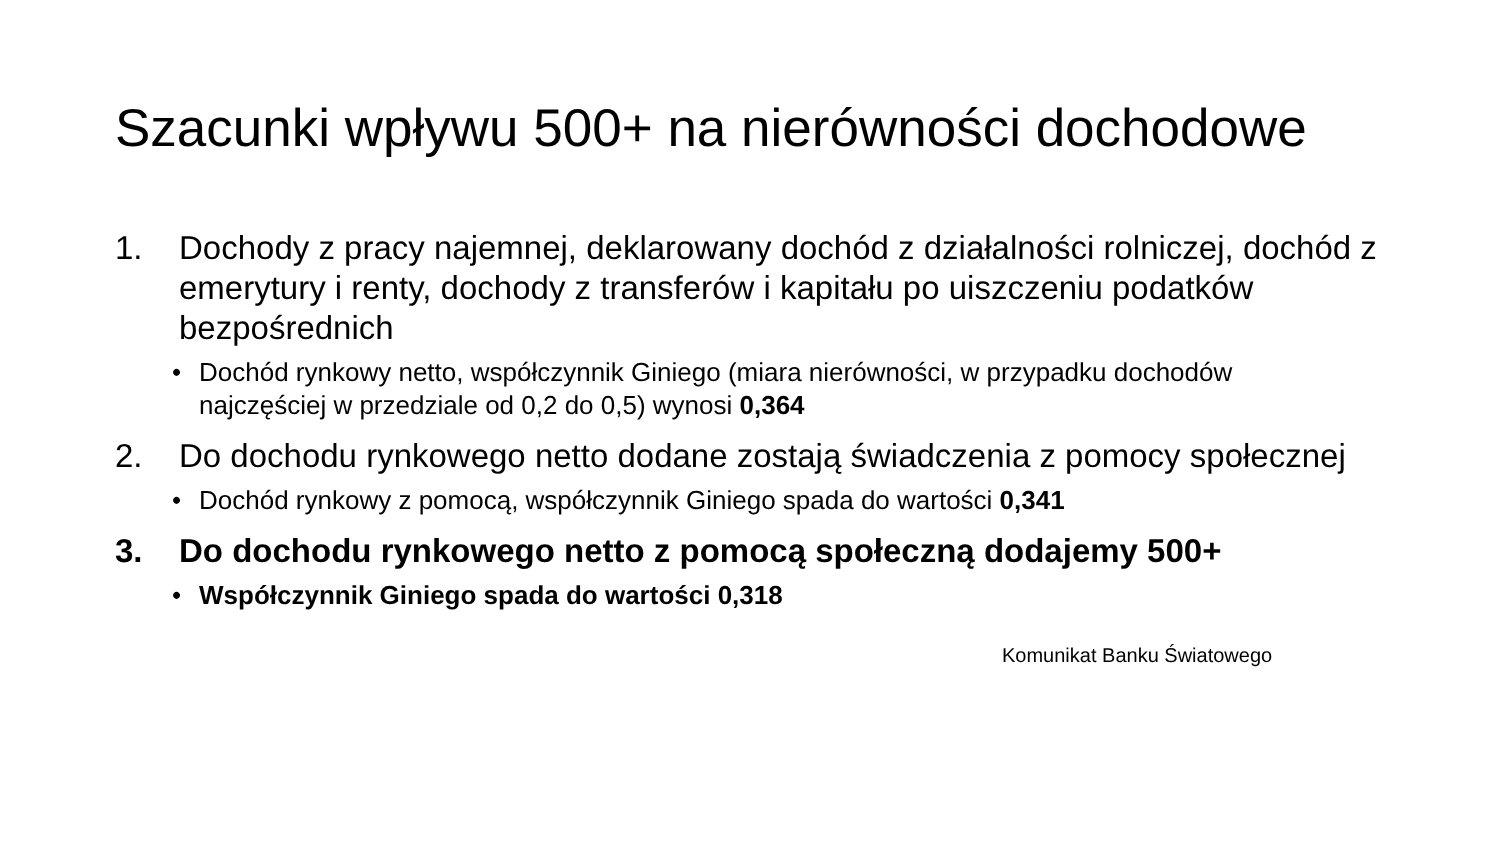Szacunki wpływu 500+ na nierówności dochodowe
1. Dochody z pracy najemnej, deklarowany dochód z działalności rolniczej, dochód z emerytury i renty, dochody z transferów i kapitału po uiszczeniu podatków bezpośrednich
• Dochód rynkowy netto, współczynnik Giniego (miara nierówności, w przypadku dochodów najczęściej w przedziale od 0,2 do 0,5) wynosi 0,364
2. Do dochodu rynkowego netto dodane zostają świadczenia z pomocy społecznej
• Dochód rynkowy z pomocą, współczynnik Giniego spada do wartości 0,341
3. Do dochodu rynkowego netto z pomocą społeczną dodajemy 500+
• Współczynnik Giniego spada do wartości 0,318
Komunikat Banku Światowego